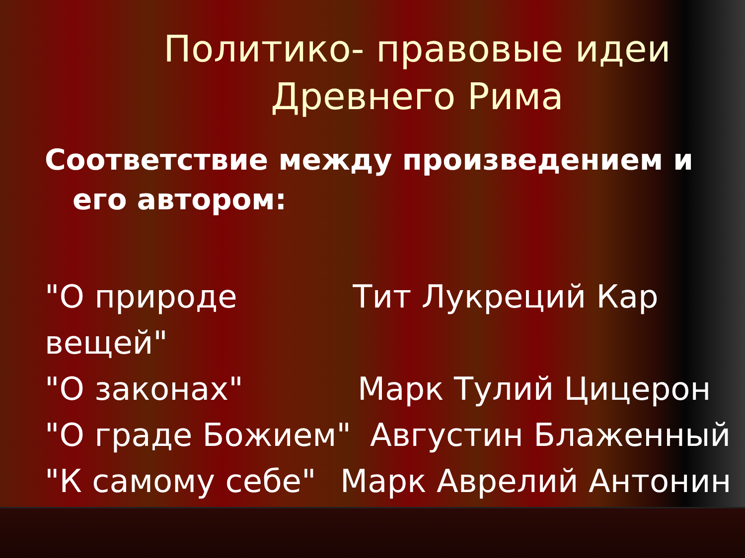Политико- правовые идеи Древнего Рима
Соответствие между произведением и его автором:
"О природе вещей" Тит Лукреций Кар
"О законах" Марк Тулий Цицерон
"О граде Божием" Августин Блаженный
"К самому себе" Марк Аврелий Антонин